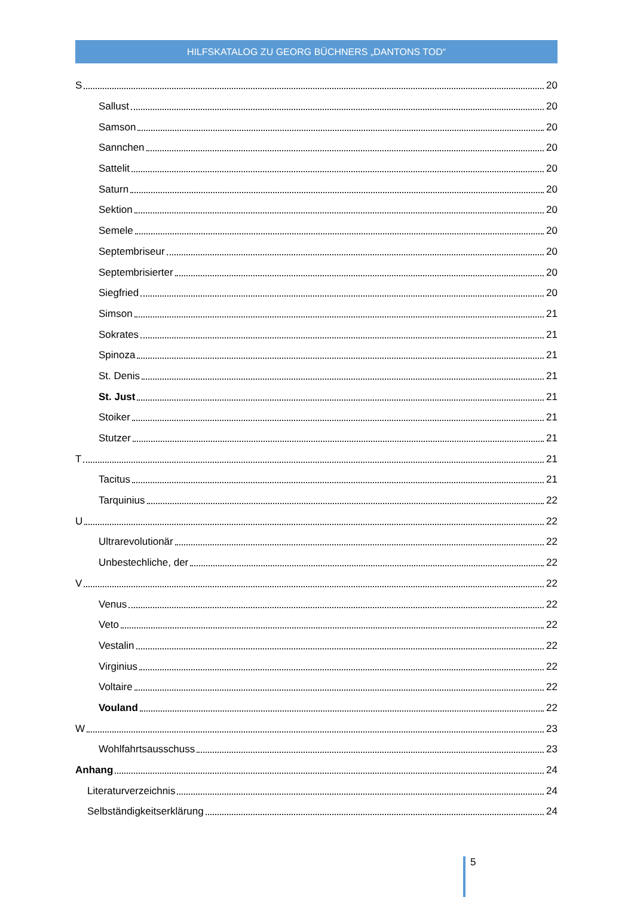HILFSKATALOG ZU GEORG BÜCHNERS „DANTONS TOD“
S 20
Sallust 20
Samson 20
Sannchen 20
Sattelit 20
Saturn 20
Sektion 20
Semele 20
Septembriseur 20
Septembrisierter 20
Siegfried 20
Simson 21
Sokrates 21
Spinoza 21
St. Denis 21
St. Just 21
Stoiker 21
Stutzer 21
T 21
Tacitus 21
Tarquinius 22
U 22
Ultrarevolutionär 22
Unbestechliche, der 22
V 22
Venus 22
Veto 22
Vestalin 22
Virginius 22
Voltaire 22
Vouland 22
W 23
Wohlfahrtsausschuss 23
Anhang 24
Literaturverzeichnis 24
Selbständigkeitserklärung 24
5